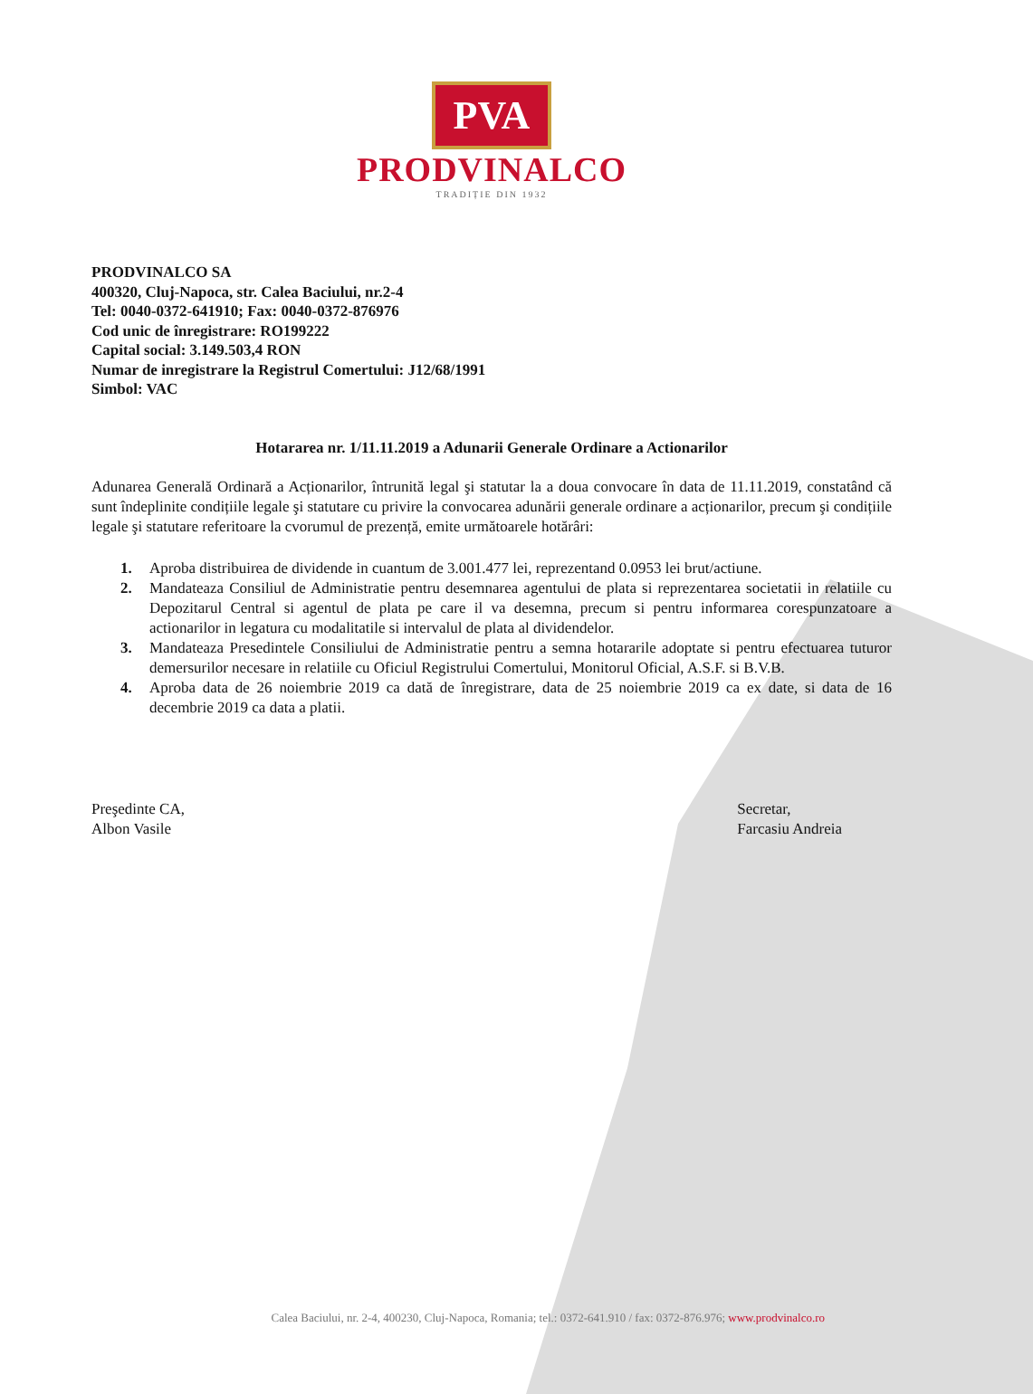PVA
PRODVINALCO
TRADIȚIE DIN 1932
PRODVINALCO SA
400320, Cluj-Napoca, str. Calea Baciului, nr.2-4
Tel: 0040-0372-641910; Fax: 0040-0372-876976
Cod unic de înregistrare: RO199222
Capital social: 3.149.503,4 RON
Numar de inregistrare la Registrul Comertului: J12/68/1991
Simbol: VAC
Hotararea nr. 1/11.11.2019 a Adunarii Generale Ordinare a Actionarilor
Adunarea Generală Ordinară a Acționarilor, întrunită legal şi statutar la a doua convocare în data de 11.11.2019, constatând că sunt îndeplinite condițiile legale şi statutare cu privire la convocarea adunării generale ordinare a acționarilor, precum şi condițiile legale şi statutare referitoare la cvorumul de prezență, emite următoarele hotărâri:
1. Aproba distribuirea de dividende in cuantum de 3.001.477 lei, reprezentand 0.0953 lei brut/actiune.
2. Mandateaza Consiliul de Administratie pentru desemnarea agentului de plata si reprezentarea societatii in relatiile cu Depozitarul Central si agentul de plata pe care il va desemna, precum si pentru informarea corespunzatoare a actionarilor in legatura cu modalitatile si intervalul de plata al dividendelor.
3. Mandateaza Presedintele Consiliului de Administratie pentru a semna hotararile adoptate si pentru efectuarea tuturor demersurilor necesare in relatiile cu Oficiul Registrului Comertului, Monitorul Oficial, A.S.F. si B.V.B.
4. Aproba data de 26 noiembrie 2019 ca dată de înregistrare, data de 25 noiembrie 2019 ca ex date, si data de 16 decembrie 2019 ca data a platii.
Preşedinte CA,
Albon Vasile
Secretar,
Farcasiu Andreia
Calea Baciului, nr. 2-4, 400230, Cluj-Napoca, Romania; tel.: 0372-641.910 / fax: 0372-876.976; www.prodvinalco.ro